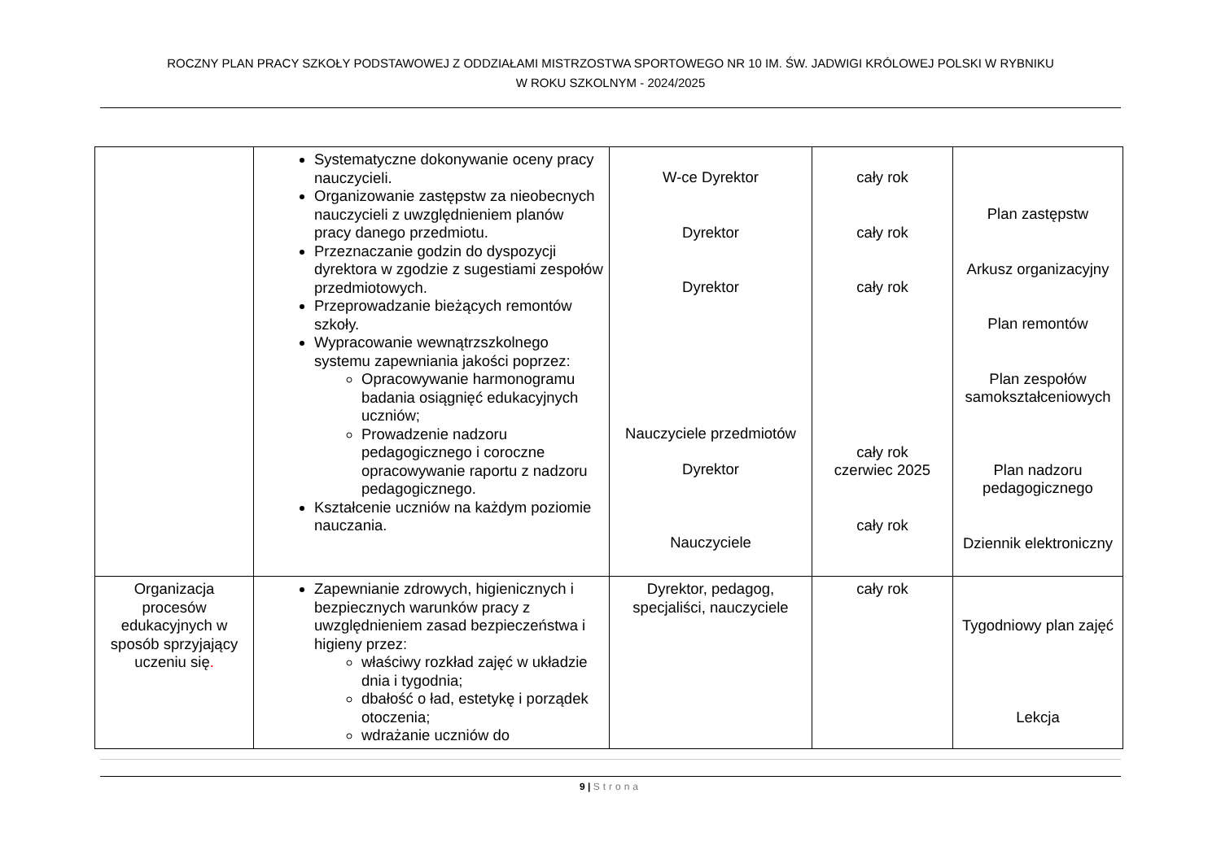ROCZNY PLAN PRACY SZKOŁY PODSTAWOWEJ Z ODDZIAŁAMI MISTRZOSTWA SPORTOWEGO NR 10 IM. ŚW. JADWIGI KRÓLOWEJ POLSKI W RYBNIKU
W ROKU SZKOLNYM - 2024/2025
| | Systematyczne dokonywanie oceny pracy nauczycieli. Organizowanie zastępstw za nieobecnych nauczycieli z uwzględnieniem planów pracy danego przedmiotu. Przeznaczanie godzin do dyspozycji dyrektora w zgodzie z sugestiami zespołów przedmiotowych. Przeprowadzanie bieżących remontów szkoły. Wypracowanie wewnątrzszkolnego systemu zapewniania jakości poprzez: Opracowywanie harmonogramu badania osiągnięć edukacyjnych uczniów; Prowadzenie nadzoru pedagogicznego i coroczne opracowywanie raportu z nadzoru pedagogicznego. Kształcenie uczniów na każdym poziomie nauczania. | W-ce Dyrektor Dyrektor Dyrektor Nauczyciele przedmiotów Dyrektor Nauczyciele | cały rok cały rok cały rok cały rok czerwiec 2025 cały rok | Plan zastępstw Arkusz organizacyjny Plan remontów Plan zespołów samokształceniowych Plan nadzoru pedagogicznego Dziennik elektroniczny |
| Organizacja procesów edukacyjnych w sposób sprzyjający uczeniu się . | Zapewnianie zdrowych, higienicznych i bezpiecznych warunków pracy z uwzględnieniem zasad bezpieczeństwa i higieny przez: właściwy rozkład zajęć w układzie dnia i tygodnia; dbałość o ład, estetykę i porządek otoczenia; wdrażanie uczniów do | Dyrektor, pedagog, specjaliści, nauczyciele | cały rok | Tygodniowy plan zajęć Lekcja |
9 | Strona